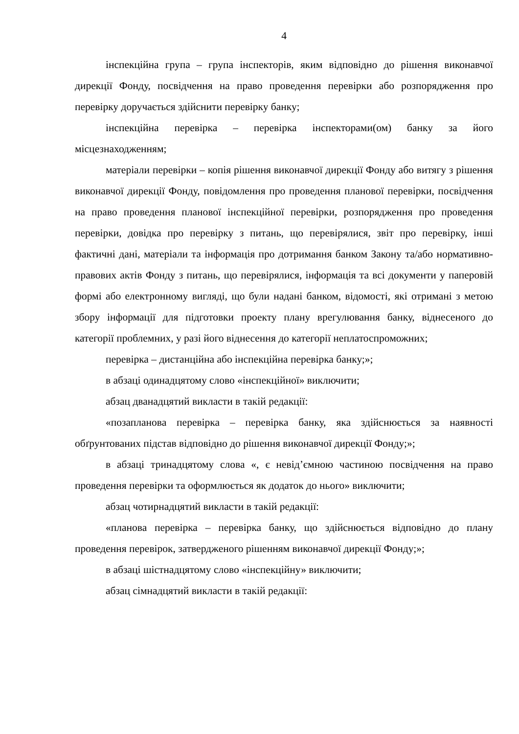4
інспекційна група – група інспекторів, яким відповідно до рішення виконавчої дирекції Фонду, посвідчення на право проведення перевірки або розпорядження про перевірку доручається здійснити перевірку банку;
інспекційна перевірка – перевірка інспекторами(ом) банку за його місцезнаходженням;
матеріали перевірки – копія рішення виконавчої дирекції Фонду або витягу з рішення виконавчої дирекції Фонду, повідомлення про проведення планової перевірки, посвідчення на право проведення планової інспекційної перевірки, розпорядження про проведення перевірки, довідка про перевірку з питань, що перевірялися, звіт про перевірку, інші фактичні дані, матеріали та інформація про дотримання банком Закону та/або нормативно-правових актів Фонду з питань, що перевірялися, інформація та всі документи у паперовій формі або електронному вигляді, що були надані банком, відомості, які отримані з метою збору інформації для підготовки проекту плану врегулювання банку, віднесеного до категорії проблемних, у разі його віднесення до категорії неплатоспроможних;
перевірка – дистанційна або інспекційна перевірка банку;»;
в абзаці одинадцятому слово «інспекційної» виключити;
абзац дванадцятий викласти в такій редакції:
«позапланова перевірка – перевірка банку, яка здійснюється за наявності обґрунтованих підстав відповідно до рішення виконавчої дирекції Фонду;»;
в абзаці тринадцятому слова «, є невід’ємною частиною посвідчення на право проведення перевірки та оформлюється як додаток до нього» виключити;
абзац чотирнадцятий викласти в такій редакції:
«планова перевірка – перевірка банку, що здійснюється відповідно до плану проведення перевірок, затвердженого рішенням виконавчої дирекції Фонду;»;
в абзаці шістнадцятому слово «інспекційну» виключити;
абзац сімнадцятий викласти в такій редакції: